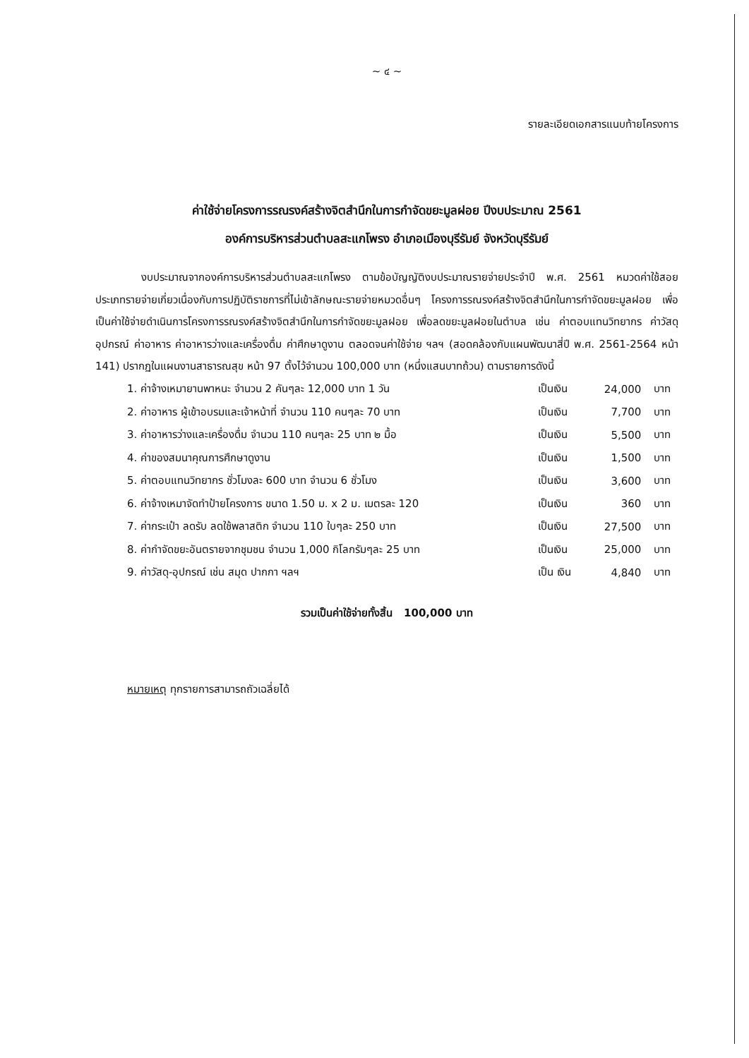~ ๔ ~
รายละเอียดเอกสารแนบท้ายโครงการ
ค่าใช้จ่ายโครงการรณรงค์สร้างจิตสำนึกในการกำจัดขยะมูลฝอย ปีงบประมาณ 2561
องค์การบริหารส่วนตำบลสะแกโพรง อำเภอเมืองบุรีรัมย์ จังหวัดบุรีรัมย์
งบประมาณจากองค์การบริหารส่วนตำบลสะแกโพรง ตามข้อบัญญัติงบประมาณรายจ่ายประจำปี พ.ศ. 2561 หมวดค่าใช้สอย ประเภทรายจ่ายเกี่ยวเนื่องกับการปฏิบัติราชการที่ไม่เข้าลักษณะรายจ่ายหมวดอื่นๆ โครงการรณรงค์สร้างจิตสำนึกในการกำจัดขยะมูลฝอย เพื่อเป็นค่าใช้จ่ายดำเนินการโครงการรณรงค์สร้างจิตสำนึกในการกำจัดขยะมูลฝอย เพื่อลดขยะมูลฝอยในตำบล เช่น ค่าตอบแทนวิทยากร ค่าวัสดุอุปกรณ์ ค่าอาหาร ค่าอาหารว่างและเครื่องดื่ม ค่าศึกษาดูงาน ตลอดจนค่าใช้จ่าย ฯลฯ (สอดคล้องกับแผนพัฒนาสี่ปี พ.ศ. 2561-2564 หน้า 141) ปรากฏในแผนงานสาธารณสุข หน้า 97 ตั้งไว้จำนวน 100,000 บาท (หนึ่งแสนบาทถ้วน) ตามรายการดังนี้
| 1. ค่าจ้างเหมายานพาหนะ จำนวน 2 คันๆละ 12,000 บาท 1 วัน | เป็นเงิน | 24,000 | บาท |
| 2. ค่าอาหาร ผู้เข้าอบรมและเจ้าหน้าที่ จำนวน 110 คนๆละ 70 บาท | เป็นเงิน | 7,700 | บาท |
| 3. ค่าอาหารว่างและเครื่องดื่ม จำนวน 110 คนๆละ 25 บาท ๒ มื้อ | เป็นเงิน | 5,500 | บาท |
| 4. ค่าของสมนาคุณการศึกษาดูงาน | เป็นเงิน | 1,500 | บาท |
| 5. ค่าตอบแทนวิทยากร ชั่วโมงละ 600 บาท จำนวน 6 ชั่วโมง | เป็นเงิน | 3,600 | บาท |
| 6. ค่าจ้างเหมาจัดทำป้ายโครงการ ขนาด 1.50 ม. x 2 ม. เมตรละ 120 | เป็นเงิน | 360 | บาท |
| 7. ค่ากระเป๋า ลดรับ ลดใช้พลาสติก จำนวน 110 ใบๆละ 250 บาท | เป็นเงิน | 27,500 | บาท |
| 8. ค่ากำจัดขยะอันตรายจากชุมชน จำนวน 1,000 กิโลกรัมๆละ 25 บาท | เป็นเงิน | 25,000 | บาท |
| 9. ค่าวัสดุ-อุปกรณ์ เช่น สมุด ปากกา ฯลฯ | เป็น เงิน | 4,840 | บาท |
รวมเป็นค่าใช้จ่ายทั้งสิ้น 100,000 บาท
หมายเหตุ ทุกรายการสามารถถัวเฉลี่ยได้